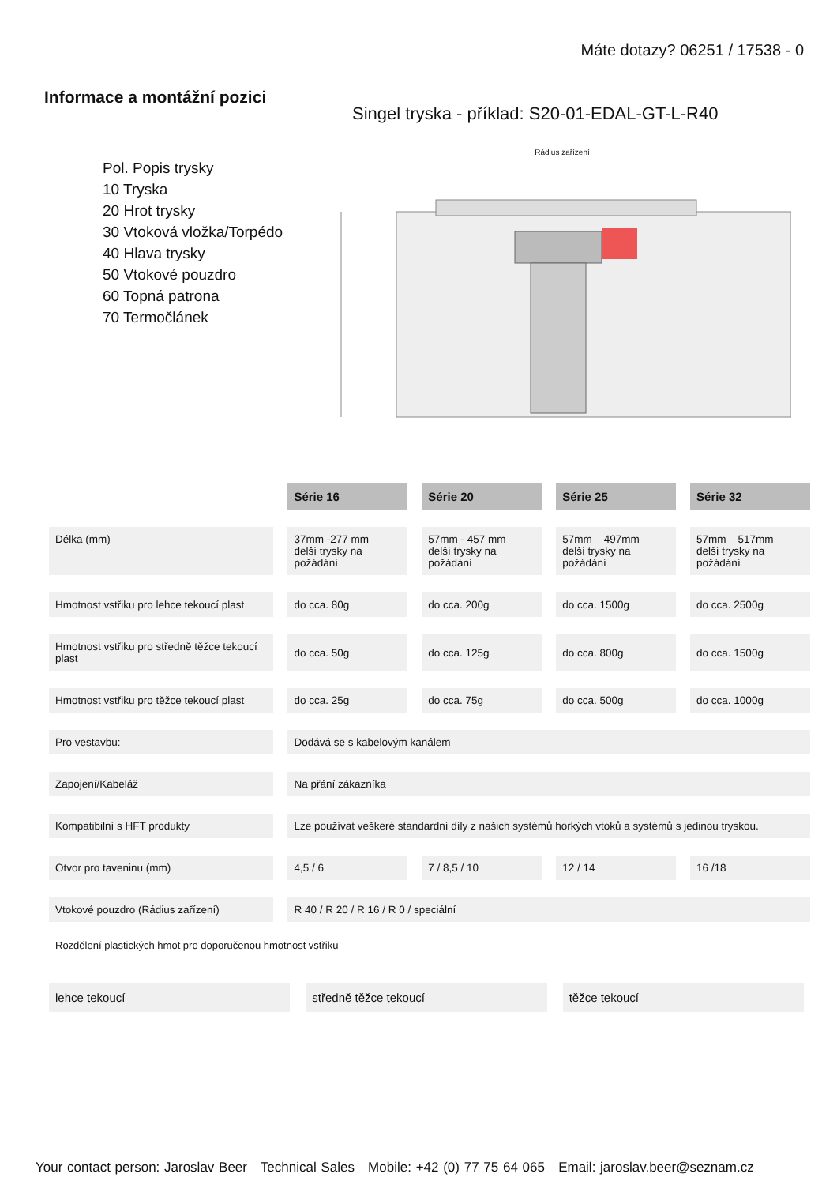Máte dotazy? 06251 / 17538 - 0
Informace a montážní pozici
Singel tryska - příklad: S20-01-EDAL-GT-L-R40
Pol. Popis trysky
10 Tryska
20 Hrot trysky
30 Vtoková vložka/Torpédo
40 Hlava trysky
50 Vtokové pouzdro
60 Topná patrona
70 Termočlánek
Rádius zařízení
| | Série 16 | Série 20 | Série 25 | Série 32 |
| Délka (mm) | 37mm -277 mm delší trysky na požádání | 57mm - 457 mm delší trysky na požádání | 57mm – 497mm delší trysky na požádání | 57mm – 517mm delší trysky na požádání |
| Hmotnost vstřiku pro lehce tekoucí plast | do cca. 80g | do cca. 200g | do cca. 1500g | do cca. 2500g |
| Hmotnost vstřiku pro středně těžce tekoucí plast | do cca. 50g | do cca. 125g | do cca. 800g | do cca. 1500g |
| Hmotnost vstřiku pro těžce tekoucí plast | do cca. 25g | do cca. 75g | do cca. 500g | do cca. 1000g |
| Pro vestavbu: | Dodává se s kabelovým kanálem | | | |
| Zapojení/Kabeláž | Na přání zákazníka | | | |
| Kompatibilní s HFT produkty | Lze používat veškeré standardní díly z našich systémů horkých vtoků a systémů s jedinou tryskou. | | | |
| Otvor pro taveninu (mm) | 4,5 / 6 | 7 / 8,5 / 10 | 12 / 14 | 16 /18 |
| Vtokové pouzdro (Rádius zařízení) | R 40 / R 20 / R 16 / R 0 / speciální | | | |
Rozdělení plastických hmot pro doporučenou hmotnost vstřiku
lehce tekoucí středně těžce tekoucí těžce tekoucí
Your contact person: Jaroslav Beer Technical Sales Mobile: +42 (0) 77 75 64 065 Email: jaroslav.beer@seznam.cz